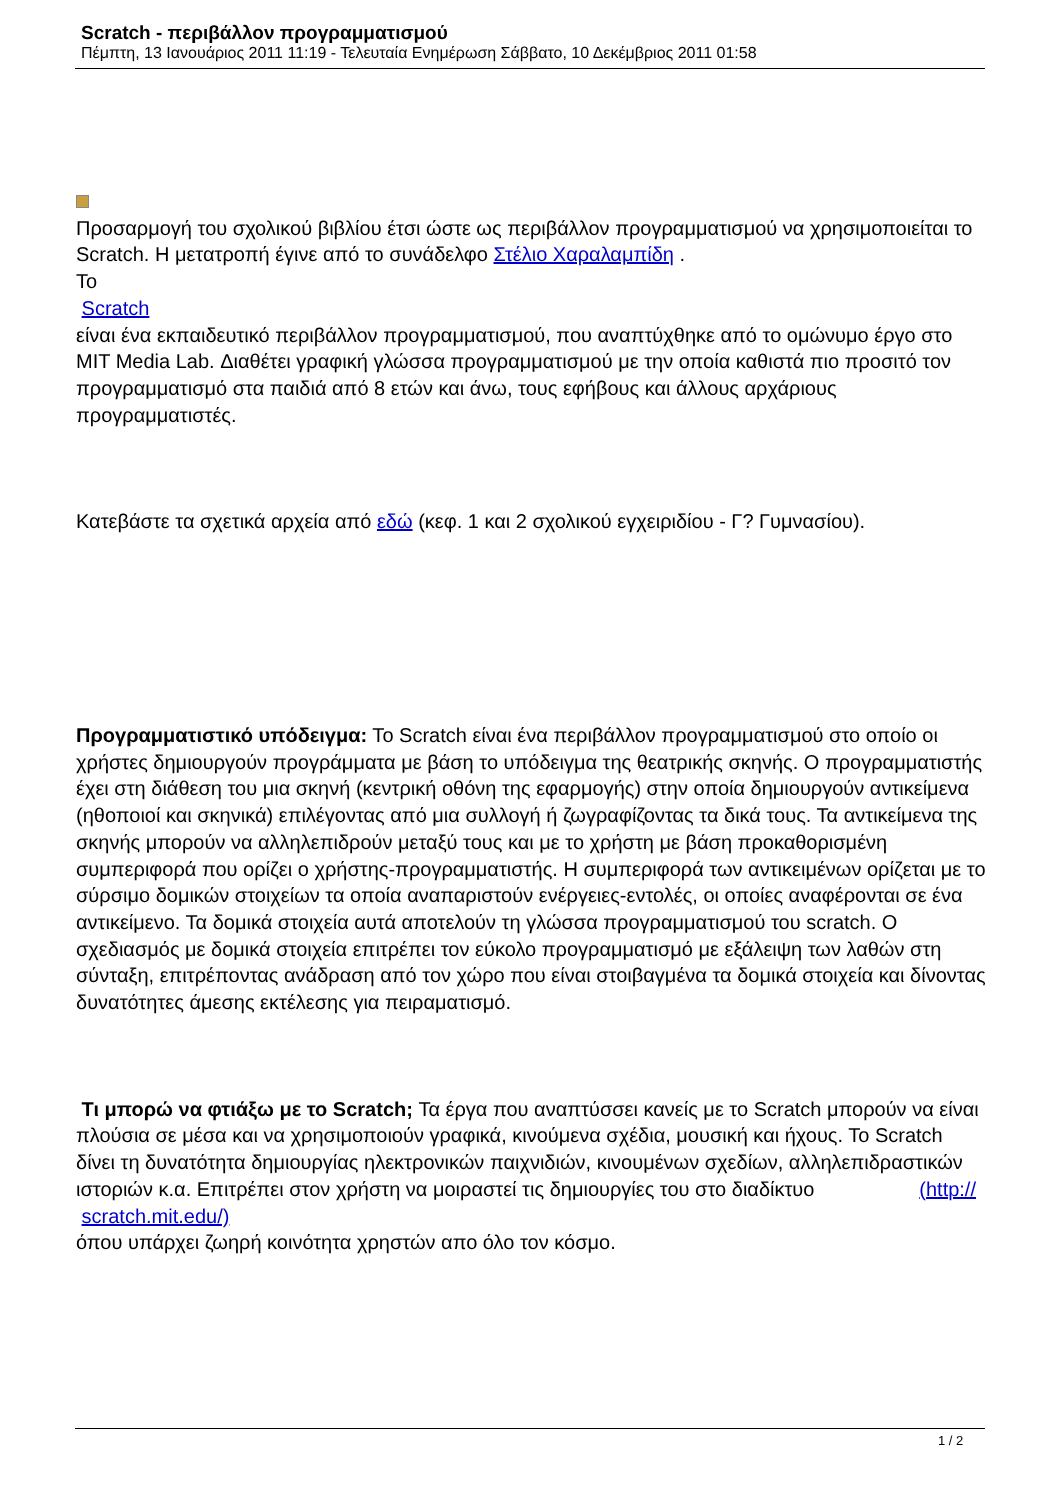Scratch - περιβάλλον προγραμματισμού
Πέμπτη, 13 Ιανουάριος 2011 11:19 - Τελευταία Ενημέρωση Σάββατο, 10 Δεκέμβριος 2011 01:58
Προσαρμογή του σχολικού βιβλίου έτσι ώστε ως περιβάλλον προγραμματισμού να χρησιμοποιείται το Scratch. Η μετατροπή έγινε από το συνάδελφο Στέλιο Χαραλαμπίδη .
Το
Scratch
είναι ένα εκπαιδευτικό περιβάλλον προγραμματισμού, που αναπτύχθηκε από το ομώνυμο έργο στο MIT Media Lab. Διαθέτει γραφική γλώσσα προγραμματισμού με την οποία καθιστά πιο προσιτό τον προγραμματισμό στα παιδιά από 8 ετών και άνω, τους εφήβους και άλλους αρχάριους προγραμματιστές.
Κατεβάστε τα σχετικά αρχεία από εδώ (κεφ. 1 και 2 σχολικού εγχειριδίου - Γ? Γυμνασίου).
Προγραμματιστικό υπόδειγμα: Το Scratch είναι ένα περιβάλλον προγραμματισμού στο οποίο οι χρήστες δημιουργούν προγράμματα με βάση το υπόδειγμα της θεατρικής σκηνής. Ο προγραμματιστής έχει στη διάθεση του μια σκηνή (κεντρική οθόνη της εφαρμογής) στην οποία δημιουργούν αντικείμενα (ηθοποιοί και σκηνικά) επιλέγοντας από μια συλλογή ή ζωγραφίζοντας τα δικά τους. Τα αντικείμενα της σκηνής μπορούν να αλληλεπιδρούν μεταξύ τους και με το χρήστη με βάση προκαθορισμένη συμπεριφορά που ορίζει ο χρήστης-προγραμματιστής. Η συμπεριφορά των αντικειμένων ορίζεται με το σύρσιμο δομικών στοιχείων τα οποία αναπαριστούν ενέργειες-εντολές, οι οποίες αναφέρονται σε ένα αντικείμενο. Τα δομικά στοιχεία αυτά αποτελούν τη γλώσσα προγραμματισμού του scratch. Ο σχεδιασμός με δομικά στοιχεία επιτρέπει τον εύκολο προγραμματισμό με εξάλειψη των λαθών στη σύνταξη, επιτρέποντας ανάδραση από τον χώρο που είναι στοιβαγμένα τα δομικά στοιχεία και δίνοντας δυνατότητες άμεσης εκτέλεσης για πειραματισμό.
Τι μπορώ να φτιάξω με το Scratch; Τα έργα που αναπτύσσει κανείς με το Scratch μπορούν να είναι πλούσια σε μέσα και να χρησιμοποιούν γραφικά, κινούμενα σχέδια, μουσική και ήχους. Το Scratch δίνει τη δυνατότητα δημιουργίας ηλεκτρονικών παιχνιδιών, κινουμένων σχεδίων, αλληλεπιδραστικών ιστοριών κ.α. Επιτρέπει στον χρήστη να μοιραστεί τις δημιουργίες του στο διαδίκτυο (http://
scratch.mit.edu/)
όπου υπάρχει ζωηρή κοινότητα χρηστών απο όλο τον κόσμο.
1 / 2